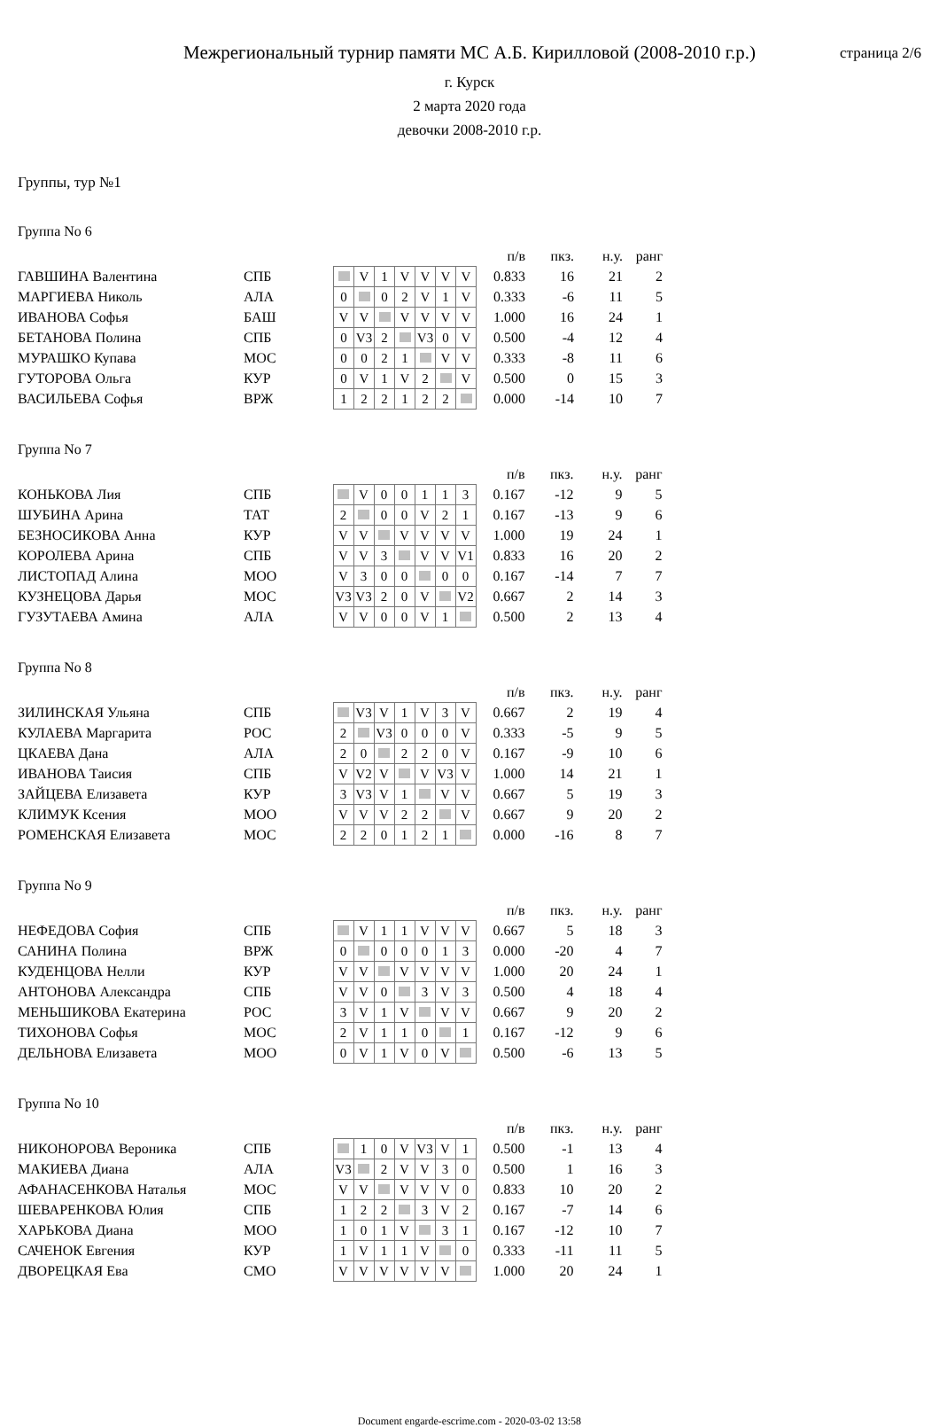Межрегиональный турнир памяти МС А.Б. Кирилловой (2008-2010 г.р.)
г. Курск
2 марта 2020 года
девочки 2008-2010 г.р.
страница 2/6
Группы, тур №1
Группа No 6
| | | | | | | | | | | п/в | пкз. | н.у. | ранг |
| --- | --- | --- | --- | --- | --- | --- | --- | --- | --- | --- | --- | --- | --- |
| ГАВШИНА Валентина | СПБ | | | V | 1 | V | V | V | V | 0.833 | 16 | 21 | 2 |
| МАРГИЕВА Николь | АЛА | | 0 | | 0 | 2 | V | 1 | V | 0.333 | -6 | 11 | 5 |
| ИВАНОВА Софья | БАШ | | V | V | | V | V | V | V | 1.000 | 16 | 24 | 1 |
| БЕТАНОВА Полина | СПБ | | 0 | V3 | 2 | | V3 | 0 | V | 0.500 | -4 | 12 | 4 |
| МУРАШКО Купава | МОС | | 0 | 0 | 2 | 1 | | V | V | 0.333 | -8 | 11 | 6 |
| ГУТОРОВА Ольга | КУР | | 0 | V | 1 | V | 2 | | V | 0.500 | 0 | 15 | 3 |
| ВАСИЛЬЕВА Софья | ВРЖ | | 1 | 2 | 2 | 1 | 2 | 2 | | 0.000 | -14 | 10 | 7 |
Группа No 7
| | | | | | | | | | | п/в | пкз. | н.у. | ранг |
| --- | --- | --- | --- | --- | --- | --- | --- | --- | --- | --- | --- | --- | --- |
| КОНЬКОВА Лия | СПБ | | | V | 0 | 0 | 1 | 1 | 3 | 0.167 | -12 | 9 | 5 |
| ШУБИНА Арина | ТАТ | | 2 | | 0 | 0 | V | 2 | 1 | 0.167 | -13 | 9 | 6 |
| БЕЗНОСИКОВА Анна | КУР | | V | V | | V | V | V | V | 1.000 | 19 | 24 | 1 |
| КОРОЛЕВА Арина | СПБ | | V | V | 3 | | V | V | V1 | 0.833 | 16 | 20 | 2 |
| ЛИСТОПАД Алина | МОО | | V | 3 | 0 | 0 | | 0 | 0 | 0.167 | -14 | 7 | 7 |
| КУЗНЕЦОВА Дарья | МОС | | V3 | V3 | 2 | 0 | V | | V2 | 0.667 | 2 | 14 | 3 |
| ГУЗУТАЕВА Амина | АЛА | | V | V | 0 | 0 | V | 1 | | 0.500 | 2 | 13 | 4 |
Группа No 8
| | | | | | | | | | | п/в | пкз. | н.у. | ранг |
| --- | --- | --- | --- | --- | --- | --- | --- | --- | --- | --- | --- | --- | --- |
| ЗИЛИНСКАЯ Ульяна | СПБ | | | V3 | V | 1 | V | 3 | V | 0.667 | 2 | 19 | 4 |
| КУЛАЕВА Маргарита | РОС | | 2 | | V3 | 0 | 0 | 0 | V | 0.333 | -5 | 9 | 5 |
| ЦКАЕВА Дана | АЛА | | 2 | 0 | | 2 | 2 | 0 | V | 0.167 | -9 | 10 | 6 |
| ИВАНОВА Таисия | СПБ | | V | V2 | V | | V | V3 | V | 1.000 | 14 | 21 | 1 |
| ЗАЙЦЕВА Елизавета | КУР | | 3 | V3 | V | 1 | | V | V | 0.667 | 5 | 19 | 3 |
| КЛИМУК Ксения | МОО | | V | V | V | 2 | 2 | | V | 0.667 | 9 | 20 | 2 |
| РОМЕНСКАЯ Елизавета | МОС | | 2 | 2 | 0 | 1 | 2 | 1 | | 0.000 | -16 | 8 | 7 |
Группа No 9
| | | | | | | | | | | п/в | пкз. | н.у. | ранг |
| --- | --- | --- | --- | --- | --- | --- | --- | --- | --- | --- | --- | --- | --- |
| НЕФЕДОВА София | СПБ | | | V | 1 | 1 | V | V | V | 0.667 | 5 | 18 | 3 |
| САНИНА Полина | ВРЖ | | 0 | | 0 | 0 | 0 | 1 | 3 | 0.000 | -20 | 4 | 7 |
| КУДЕНЦОВА Нелли | КУР | | V | V | | V | V | V | V | 1.000 | 20 | 24 | 1 |
| АНТОНОВА Александра | СПБ | | V | V | 0 | | 3 | V | 3 | 0.500 | 4 | 18 | 4 |
| МЕНЬШИКОВА Екатерина | РОС | | 3 | V | 1 | V | | V | V | 0.667 | 9 | 20 | 2 |
| ТИХОНОВА Софья | МОС | | 2 | V | 1 | 1 | 0 | | 1 | 0.167 | -12 | 9 | 6 |
| ДЕЛЬНОВА Елизавета | МОО | | 0 | V | 1 | V | 0 | V | | 0.500 | -6 | 13 | 5 |
Группа No 10
| | | | | | | | | | | п/в | пкз. | н.у. | ранг |
| --- | --- | --- | --- | --- | --- | --- | --- | --- | --- | --- | --- | --- | --- |
| НИКОНОРОВА Вероника | СПБ | | | 1 | 0 | V | V3 | V | 1 | 0.500 | -1 | 13 | 4 |
| МАКИЕВА Диана | АЛА | | V3 | | 2 | V | V | 3 | 0 | 0.500 | 1 | 16 | 3 |
| АФАНАСЕНКОВА Наталья | МОС | | V | V | | V | V | V | 0 | 0.833 | 10 | 20 | 2 |
| ШЕВАРЕНКОВА Юлия | СПБ | | 1 | 2 | 2 | | 3 | V | 2 | 0.167 | -7 | 14 | 6 |
| ХАРЬКОВА Диана | МОО | | 1 | 0 | 1 | V | | 3 | 1 | 0.167 | -12 | 10 | 7 |
| САЧЕНОК Евгения | КУР | | 1 | V | 1 | 1 | V | | 0 | 0.333 | -11 | 11 | 5 |
| ДВОРЕЦКАЯ Ева | СМО | | V | V | V | V | V | V | | 1.000 | 20 | 24 | 1 |
Document engarde-escrime.com - 2020-03-02 13:58